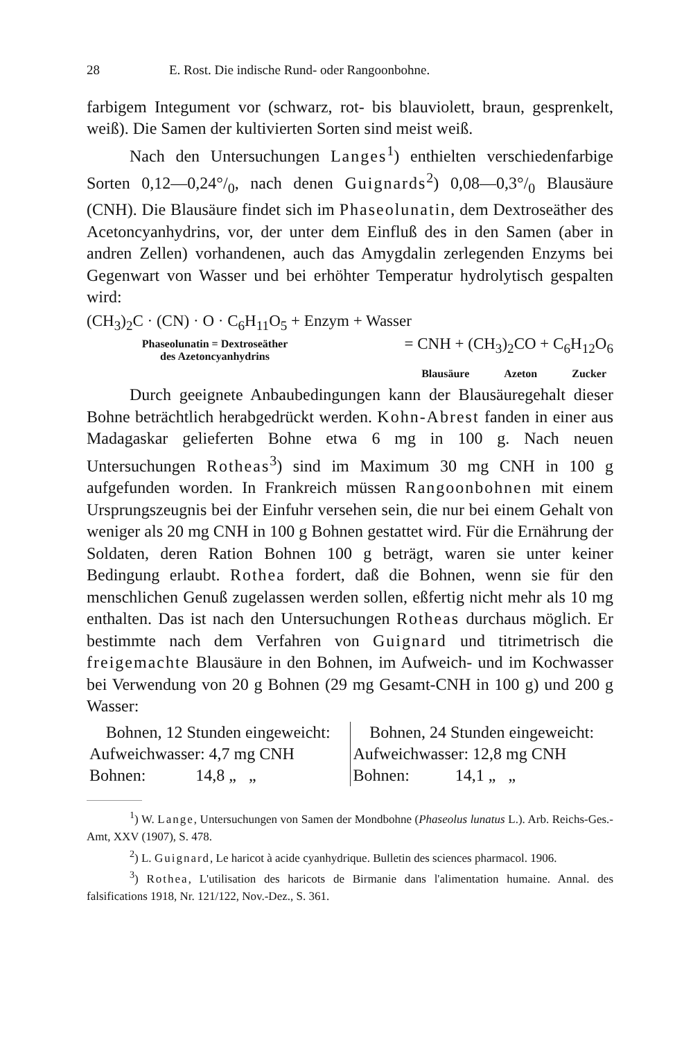28 E. Rost. Die indische Rund- oder Rangoonbohne.
farbigem Integument vor (schwarz, rot- bis blauviolett, braun, gesprenkelt, weiß). Die Samen der kultivierten Sorten sind meist weiß.
Nach den Untersuchungen Langes<sup>1</sup>) enthielten verschiedenfarbige Sorten 0,12—0,24°/<sub>0</sub>, nach denen Guignards<sup>2</sup>) 0,08—0,3°/<sub>0</sub> Blausäure (CNH). Die Blausäure findet sich im Phaseolunatin, dem Dextroseäther des Acetoncyanhydrins, vor, der unter dem Einfluß des in den Samen (aber in andren Zellen) vorhandenen, auch das Amygdalin zerlegenden Enzyms bei Gegenwart von Wasser und bei erhöhter Temperatur hydrolytisch gespalten wird:
(CH<sub>3</sub>)<sub>2</sub>C · (CN) · O · C<sub>6</sub>H<sub>11</sub>O<sub>5</sub> + Enzym + Wasser
Phaseolunatin = Dextroseäther
des Azetoncyanhydrins
= CNH + (CH<sub>3</sub>)<sub>2</sub>CO + C<sub>6</sub>H<sub>12</sub>O<sub>6</sub>
Blausäure Azeton Zucker
Durch geeignete Anbaubedingungen kann der Blausäuregehalt dieser Bohne beträchtlich herabgedrückt werden. Kohn-Abrest fanden in einer aus Madagaskar gelieferten Bohne etwa 6 mg in 100 g. Nach neuen Untersuchungen Rotheas<sup>3</sup>) sind im Maximum 30 mg CNH in 100 g aufgefunden worden. In Frankreich müssen Rangoonbohnen mit einem Ursprungszeugnis bei der Einfuhr versehen sein, die nur bei einem Gehalt von weniger als 20 mg CNH in 100 g Bohnen gestattet wird. Für die Ernährung der Soldaten, deren Ration Bohnen 100 g beträgt, waren sie unter keiner Bedingung erlaubt. Rothea fordert, daß die Bohnen, wenn sie für den menschlichen Genuß zugelassen werden sollen, eßfertig nicht mehr als 10 mg enthalten. Das ist nach den Untersuchungen Rotheas durchaus möglich. Er bestimmte nach dem Verfahren von Guignard und titrimetrisch die freigemachte Blausäure in den Bohnen, im Aufweich- und im Kochwasser bei Verwendung von 20 g Bohnen (29 mg Gesamt-CNH in 100 g) und 200 g Wasser:
| Bohnen, 12 Stunden eingeweicht: | Bohnen, 24 Stunden eingeweicht: |
| Aufweichwasser: 4,7 mg CNH | Aufweichwasser: 12,8 mg CNH |
| Bohnen: 14,8 „ „ | Bohnen: 14,1 „ „ |
<sup>1</sup>) W. Lange, Untersuchungen von Samen der Mondbohne (Phaseolus lunatus L.). Arb. Reichs-Ges.-Amt, XXV (1907), S. 478.
<sup>2</sup>) L. Guignard, Le haricot à acide cyanhydrique. Bulletin des sciences pharmacol. 1906.
<sup>3</sup>) Rothea, L'utilisation des haricots de Birmanie dans l'alimentation humaine. Annal. des falsifications 1918, Nr. 121/122, Nov.-Dez., S. 361.